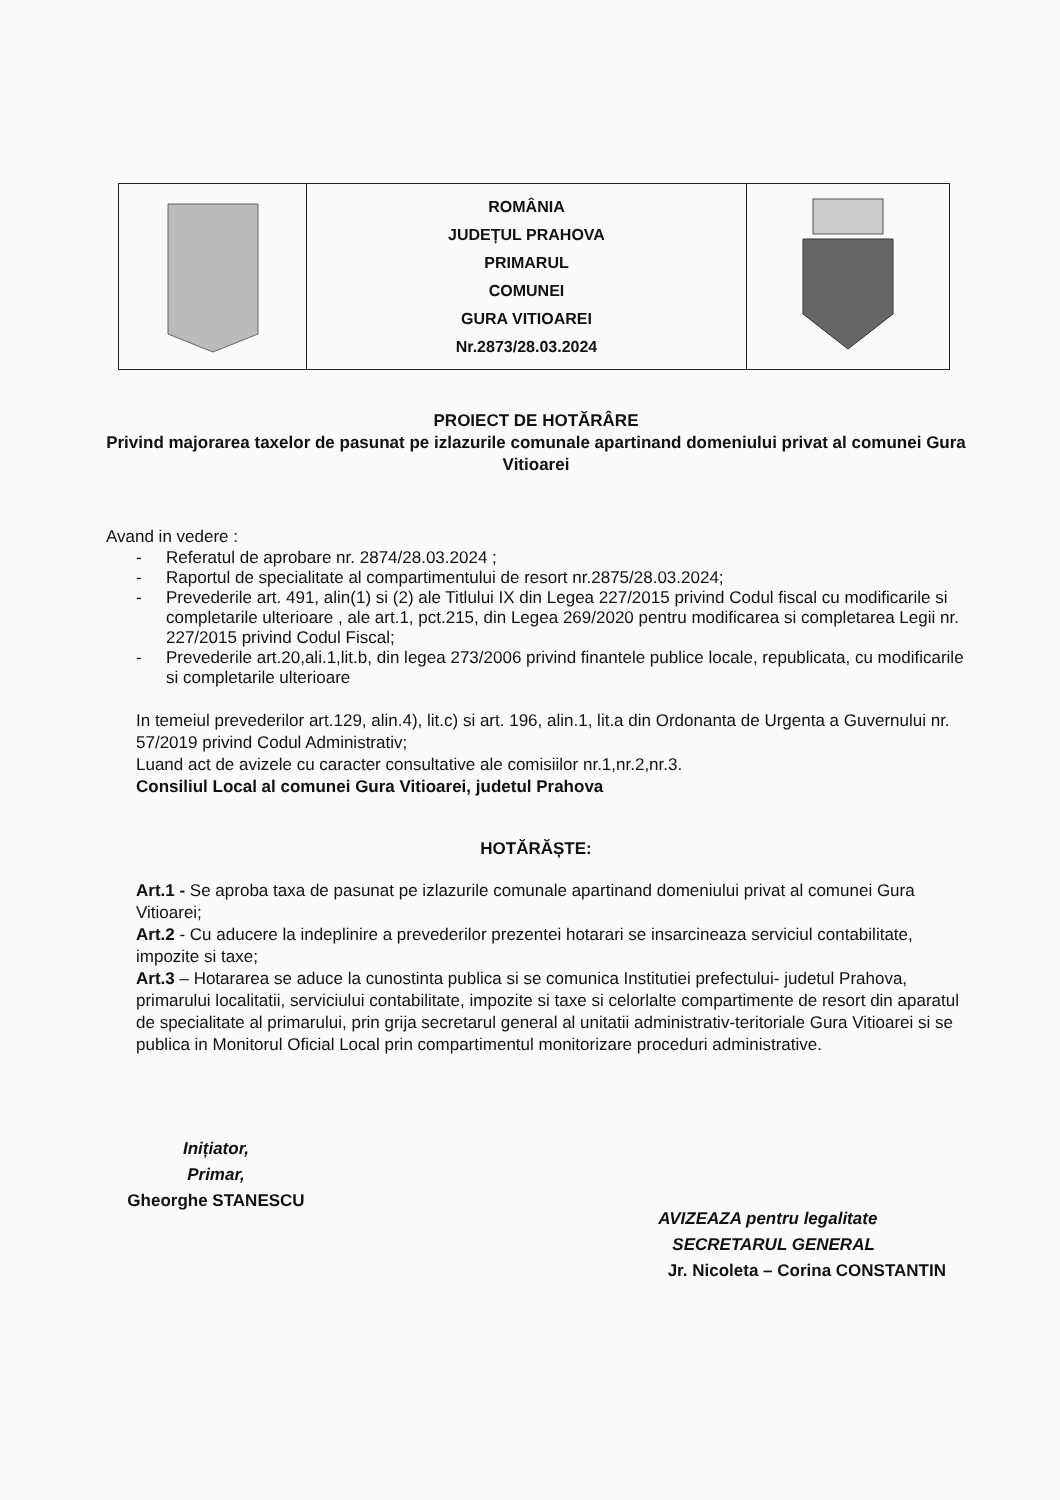| | ROMÂNIA JUDEȚUL PRAHOVA PRIMARUL COMUNEI GURA VITIOAREI Nr.2873/28.03.2024 | |
PROIECT DE HOTĂRÂRE
Privind majorarea taxelor de pasunat pe izlazurile comunale apartinand domeniului privat al comunei Gura Vitioarei
Avand in vedere :
- Referatul de aprobare nr. 2874/28.03.2024 ;
- Raportul de specialitate al compartimentului de resort nr.2875/28.03.2024;
- Prevederile art. 491, alin(1) si (2) ale Titlului IX din Legea 227/2015 privind Codul fiscal cu modificarile si completarile ulterioare , ale art.1, pct.215, din Legea 269/2020 pentru modificarea si completarea Legii nr. 227/2015 privind Codul Fiscal;
- Prevederile art.20,ali.1,lit.b, din legea 273/2006 privind finantele publice locale, republicata, cu modificarile si completarile ulterioare
In temeiul prevederilor art.129, alin.4), lit.c) si art. 196, alin.1, lit.a din Ordonanta de Urgenta a Guvernului nr. 57/2019 privind Codul Administrativ;
Luand act de avizele cu caracter consultative ale comisiilor nr.1,nr.2,nr.3.
Consiliul Local al comunei Gura Vitioarei, judetul Prahova
HOTĂRĂȘTE:
Art.1 - Se aproba taxa de pasunat pe izlazurile comunale apartinand domeniului privat al comunei Gura Vitioarei;
Art.2 - Cu aducere la indeplinire a prevederilor prezentei hotarari se insarcineaza serviciul contabilitate, impozite si taxe;
Art.3 – Hotararea se aduce la cunostinta publica si se comunica Institutiei prefectului- judetul Prahova, primarului localitatii, serviciului contabilitate, impozite si taxe si celorlalte compartimente de resort din aparatul de specialitate al primarului, prin grija secretarul general al unitatii administrativ-teritoriale Gura Vitioarei si se publica in Monitorul Oficial Local prin compartimentul monitorizare proceduri administrative.
Inițiator,
Primar,
Gheorghe STANESCU
AVIZEAZA pentru legalitate
SECRETARUL GENERAL
Jr. Nicoleta – Corina CONSTANTIN